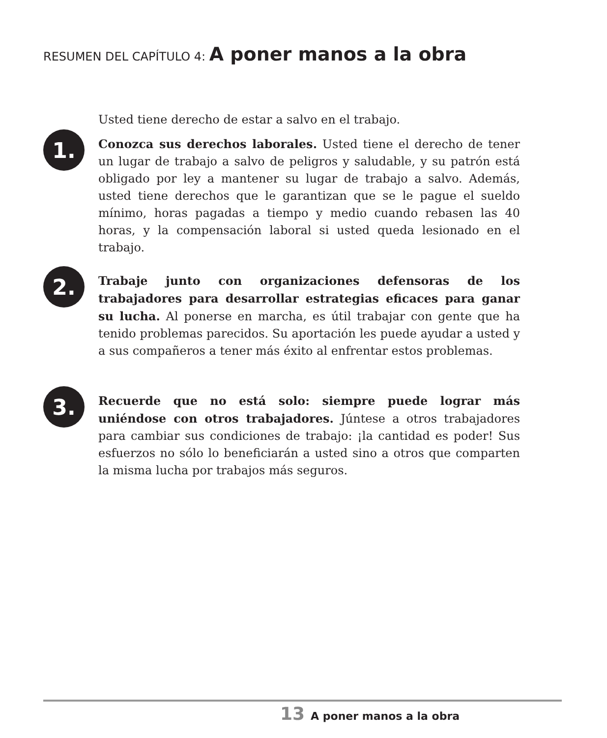RESUMEN DEL CAPÍTULO 4: A poner manos a la obra
Usted tiene derecho de estar a salvo en el trabajo.
1.
Conozca sus derechos laborales. Usted tiene el derecho de tener un lugar de trabajo a salvo de peligros y saludable, y su patrón está obligado por ley a mantener su lugar de trabajo a salvo. Además, usted tiene derechos que le garantizan que se le pague el sueldo mínimo, horas pagadas a tiempo y medio cuando rebasen las 40 horas, y la compensación laboral si usted queda lesionado en el trabajo.
2.
Trabaje junto con organizaciones defensoras de los trabajadores para desarrollar estrategias eficaces para ganar su lucha. Al ponerse en marcha, es útil trabajar con gente que ha tenido problemas parecidos. Su aportación les puede ayudar a usted y a sus compañeros a tener más éxito al enfrentar estos problemas.
3.
Recuerde que no está solo: siempre puede lograr más uniéndose con otros trabajadores. Júntese a otros trabajadores para cambiar sus condiciones de trabajo: ¡la cantidad es poder! Sus esfuerzos no sólo lo beneficiarán a usted sino a otros que comparten la misma lucha por trabajos más seguros.
13 A poner manos a la obra